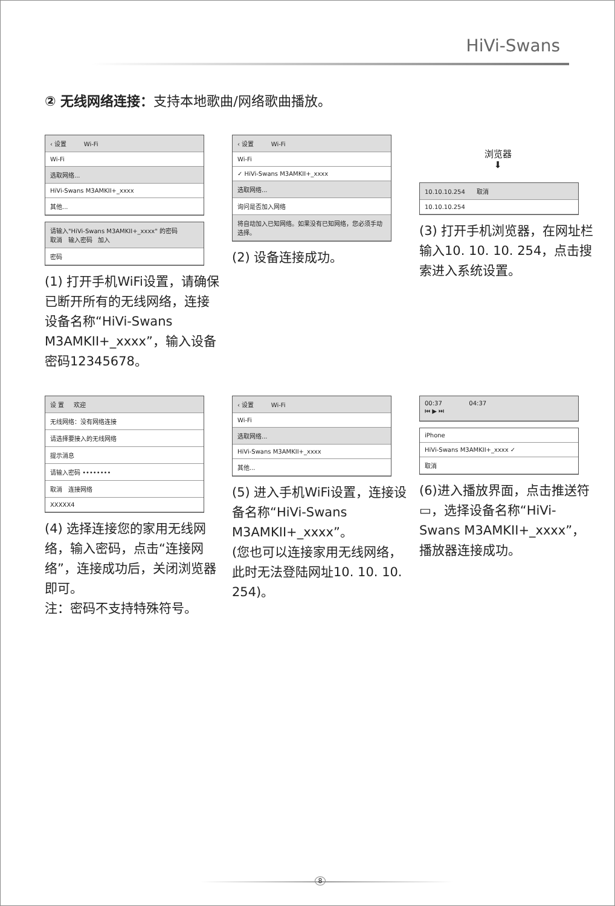HiVi-Swans
② 无线网络连接：支持本地歌曲/网络歌曲播放。
‹ 设置 Wi-Fi
Wi-Fi
选取网络...
HiVi-Swans M3AMKII+_xxxx
其他...
请输入"HiVi-Swans M3AMKII+_xxxx" 的密码
取消 输入密码 加入
密码
(1) 打开手机WiFi设置，请确保已断开所有的无线网络，连接设备名称“HiVi-Swans M3AMKII+_xxxx”，输入设备密码12345678。
‹ 设置 Wi-Fi
Wi-Fi
✓ HiVi-Swans M3AMKII+_xxxx
选取网络...
询问是否加入网络
将自动加入已知网络。如果没有已知网络，您必须手动选择。
(2) 设备连接成功。
浏览器
⬇
10.10.10.254 取消
10.10.10.254
(3) 打开手机浏览器，在网址栏输入10. 10. 10. 254，点击搜索进入系统设置。
设 置 欢迎
无线网络：没有网络连接
请选择要接入的无线网络
提示消息
请输入密码 ••••••••
取消 连接网络
XXXXX4
(4) 选择连接您的家用无线网络，输入密码，点击“连接网络”，连接成功后，关闭浏览器即可。
注：密码不支持特殊符号。
‹ 设置 Wi-Fi
Wi-Fi
选取网络...
HiVi-Swans M3AMKII+_xxxx
其他...
(5) 进入手机WiFi设置，连接设备名称“HiVi-Swans M3AMKII+_xxxx”。
(您也可以连接家用无线网络，此时无法登陆网址10. 10. 10. 254)。
00:37 04:37
⏮ ▶ ⏭
iPhone
HiVi-Swans M3AMKII+_xxxx ✓
取消
(6)进入播放界面，点击推送符▭，选择设备名称“HiVi-Swans M3AMKII+_xxxx”，播放器连接成功。
8